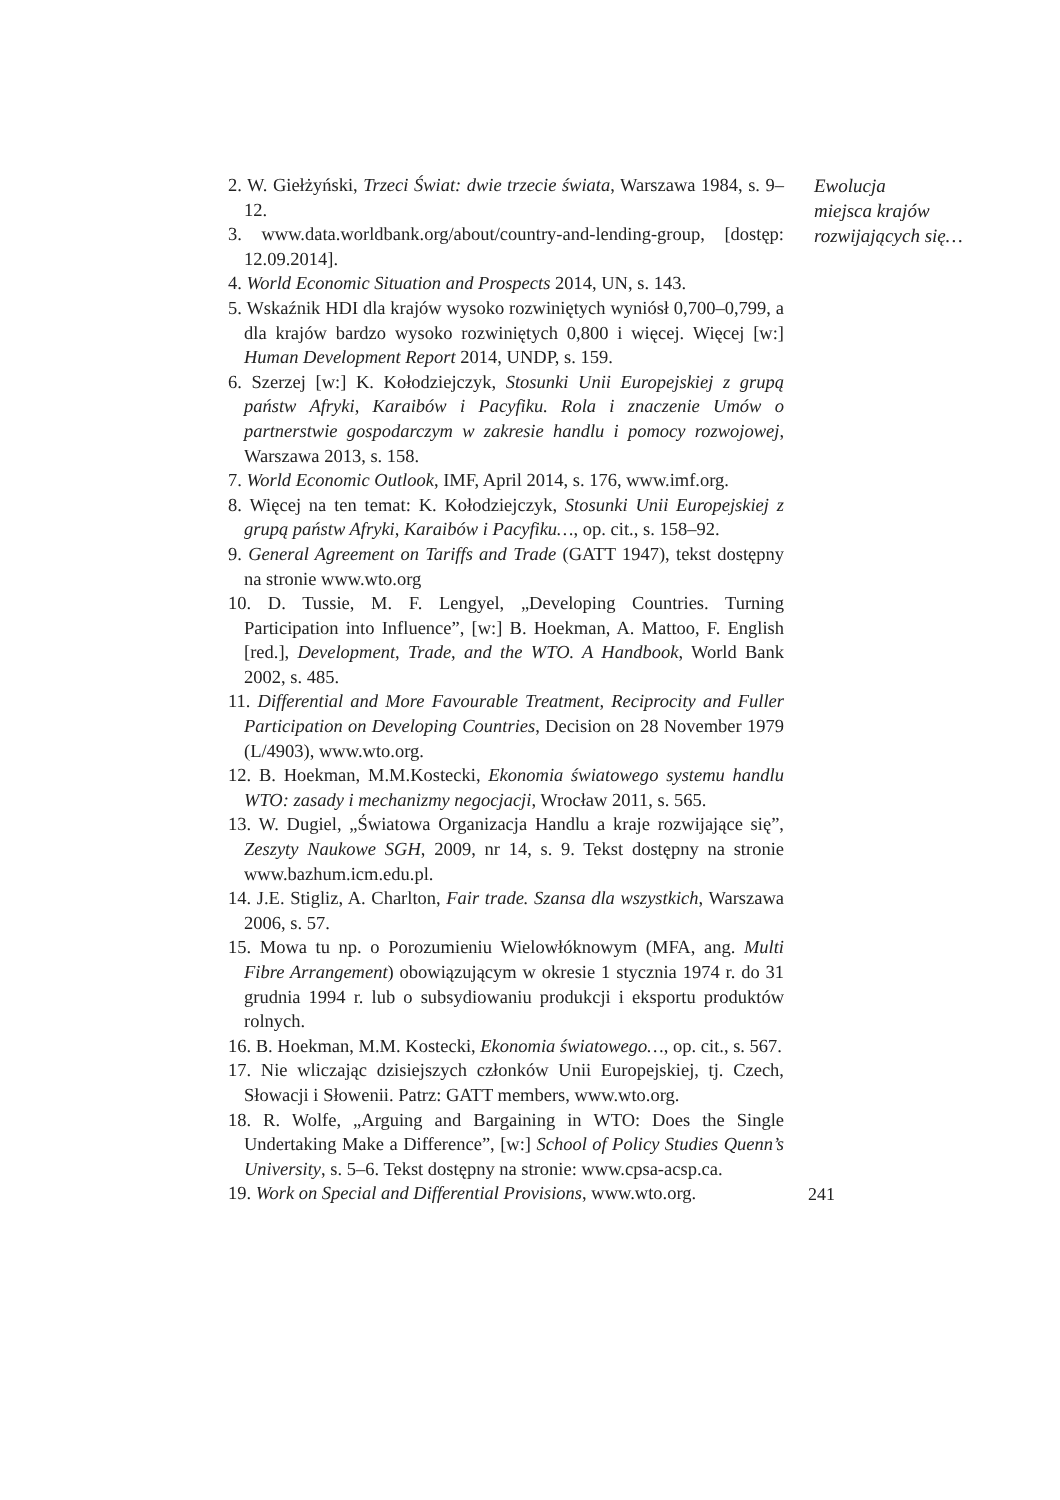2. W. Giełżyński, Trzeci Świat: dwie trzecie świata, Warszawa 1984, s. 9–12.
3. www.data.worldbank.org/about/country-and-lending-group, [dostęp: 12.09.2014].
4. World Economic Situation and Prospects 2014, UN, s. 143.
5. Wskaźnik HDI dla krajów wysoko rozwiniętych wyniósł 0,700–0,799, a dla krajów bardzo wysoko rozwiniętych 0,800 i więcej. Więcej [w:] Human Development Report 2014, UNDP, s. 159.
6. Szerzej [w:] K. Kołodziejczyk, Stosunki Unii Europejskiej z grupą państw Afryki, Karaibów i Pacyfiku. Rola i znaczenie Umów o partnerstwie gospodarczym w zakresie handlu i pomocy rozwojowej, Warszawa 2013, s. 158.
7. World Economic Outlook, IMF, April 2014, s. 176, www.imf.org.
8. Więcej na ten temat: K. Kołodziejczyk, Stosunki Unii Europejskiej z grupą państw Afryki, Karaibów i Pacyfiku…, op. cit., s. 158–92.
9. General Agreement on Tariffs and Trade (GATT 1947), tekst dostępny na stronie www.wto.org
10. D. Tussie, M. F. Lengyel, „Developing Countries. Turning Participation into Influence”, [w:] B. Hoekman, A. Mattoo, F. English [red.], Development, Trade, and the WTO. A Handbook, World Bank 2002, s. 485.
11. Differential and More Favourable Treatment, Reciprocity and Fuller Participation on Developing Countries, Decision on 28 November 1979 (L/4903), www.wto.org.
12. B. Hoekman, M.M.Kostecki, Ekonomia światowego systemu handlu WTO: zasady i mechanizmy negocjacji, Wrocław 2011, s. 565.
13. W. Dugiel, „Światowa Organizacja Handlu a kraje rozwijające się”, Zeszyty Naukowe SGH, 2009, nr 14, s. 9. Tekst dostępny na stronie www.bazhum.icm.edu.pl.
14. J.E. Stigliz, A. Charlton, Fair trade. Szansa dla wszystkich, Warszawa 2006, s. 57.
15. Mowa tu np. o Porozumieniu Wielowłóknowym (MFA, ang. Multi Fibre Arrangement) obowiązującym w okresie 1 stycznia 1974 r. do 31 grudnia 1994 r. lub o subsydiowaniu produkcji i eksportu produktów rolnych.
16. B. Hoekman, M.M. Kostecki, Ekonomia światowego…, op. cit., s. 567.
17. Nie wliczając dzisiejszych członków Unii Europejskiej, tj. Czech, Słowacji i Słowenii. Patrz: GATT members, www.wto.org.
18. R. Wolfe, „Arguing and Bargaining in WTO: Does the Single Undertaking Make a Difference”, [w:] School of Policy Studies Quenn’s University, s. 5–6. Tekst dostępny na stronie: www.cpsa-acsp.ca.
19. Work on Special and Differential Provisions, www.wto.org.
Ewolucja
miejsca krajów
rozwijających się…
241